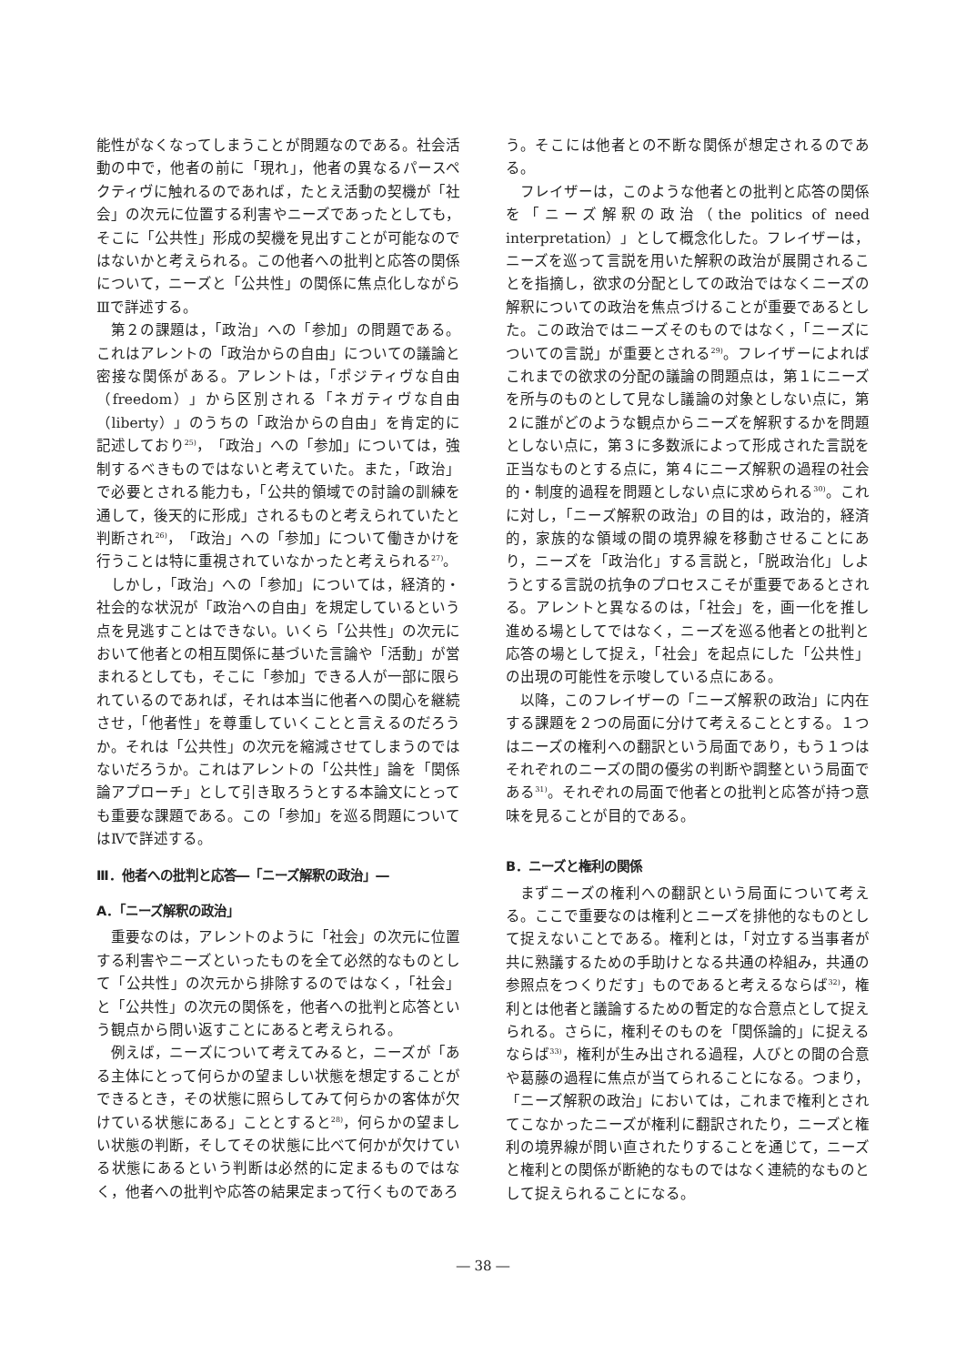能性がなくなってしまうことが問題なのである。社会活動の中で，他者の前に「現れ」，他者の異なるパースペクティヴに触れるのであれば，たとえ活動の契機が「社会」の次元に位置する利害やニーズであったとしても，そこに「公共性」形成の契機を見出すことが可能なのではないかと考えられる。この他者への批判と応答の関係について，ニーズと「公共性」の関係に焦点化しながらⅢで詳述する。
第２の課題は，「政治」への「参加」の問題である。これはアレントの「政治からの自由」についての議論と密接な関係がある。アレントは，「ポジティヴな自由（freedom）」から区別される「ネガティヴな自由（liberty）」のうちの「政治からの自由」を肯定的に記述しており<sup>25)</sup>，「政治」への「参加」については，強制するべきものではないと考えていた。また，「政治」で必要とされる能力も，「公共的領域での討論の訓練を通して，後天的に形成」されるものと考えられていたと判断され<sup>26)</sup>，「政治」への「参加」について働きかけを行うことは特に重視されていなかったと考えられる<sup>27)</sup>。
しかし，「政治」への「参加」については，経済的・社会的な状況が「政治への自由」を規定しているという点を見逃すことはできない。いくら「公共性」の次元において他者との相互関係に基づいた言論や「活動」が営まれるとしても，そこに「参加」できる人が一部に限られているのであれば，それは本当に他者への関心を継続させ，「他者性」を尊重していくことと言えるのだろうか。それは「公共性」の次元を縮減させてしまうのではないだろうか。これはアレントの「公共性」論を「関係論アプローチ」として引き取ろうとする本論文にとっても重要な課題である。この「参加」を巡る問題についてはⅣで詳述する。
Ⅲ．他者への批判と応答―「ニーズ解釈の政治」―
A．「ニーズ解釈の政治」
重要なのは，アレントのように「社会」の次元に位置する利害やニーズといったものを全て必然的なものとして「公共性」の次元から排除するのではなく，「社会」と「公共性」の次元の関係を，他者への批判と応答という観点から問い返すことにあると考えられる。
例えば，ニーズについて考えてみると，ニーズが「ある主体にとって何らかの望ましい状態を想定することができるとき，その状態に照らしてみて何らかの客体が欠けている状態にある」こととすると<sup>28)</sup>，何らかの望ましい状態の判断，そしてその状態に比べて何かが欠けている状態にあるという判断は必然的に定まるものではなく，他者への批判や応答の結果定まって行くものであろ
う。そこには他者との不断な関係が想定されるのである。
フレイザーは，このような他者との批判と応答の関係を「ニーズ解釈の政治（the politics of need interpretation）」として概念化した。フレイザーは，ニーズを巡って言説を用いた解釈の政治が展開されることを指摘し，欲求の分配としての政治ではなくニーズの解釈についての政治を焦点づけることが重要であるとした。この政治ではニーズそのものではなく，「ニーズについての言説」が重要とされる<sup>29)</sup>。フレイザーによればこれまでの欲求の分配の議論の問題点は，第１にニーズを所与のものとして見なし議論の対象としない点に，第２に誰がどのような観点からニーズを解釈するかを問題としない点に，第３に多数派によって形成された言説を正当なものとする点に，第４にニーズ解釈の過程の社会的・制度的過程を問題としない点に求められる<sup>30)</sup>。これに対し，「ニーズ解釈の政治」の目的は，政治的，経済的，家族的な領域の間の境界線を移動させることにあり，ニーズを「政治化」する言説と，「脱政治化」しようとする言説の抗争のプロセスこそが重要であるとされる。アレントと異なるのは，「社会」を，画一化を推し進める場としてではなく，ニーズを巡る他者との批判と応答の場として捉え，「社会」を起点にした「公共性」の出現の可能性を示唆している点にある。
以降，このフレイザーの「ニーズ解釈の政治」に内在する課題を２つの局面に分けて考えることとする。１つはニーズの権利への翻訳という局面であり，もう１つはそれぞれのニーズの間の優劣の判断や調整という局面である<sup>31)</sup>。それぞれの局面で他者との批判と応答が持つ意味を見ることが目的である。
B．ニーズと権利の関係
まずニーズの権利への翻訳という局面について考える。ここで重要なのは権利とニーズを排他的なものとして捉えないことである。権利とは，「対立する当事者が共に熟議するための手助けとなる共通の枠組み，共通の参照点をつくりだす」ものであると考えるならば<sup>32)</sup>，権利とは他者と議論するための暫定的な合意点として捉えられる。さらに，権利そのものを「関係論的」に捉えるならば<sup>33)</sup>，権利が生み出される過程，人びとの間の合意や葛藤の過程に焦点が当てられることになる。つまり，「ニーズ解釈の政治」においては，これまで権利とされてこなかったニーズが権利に翻訳されたり，ニーズと権利の境界線が問い直されたりすることを通じて，ニーズと権利との関係が断絶的なものではなく連続的なものとして捉えられることになる。
― 38 ―